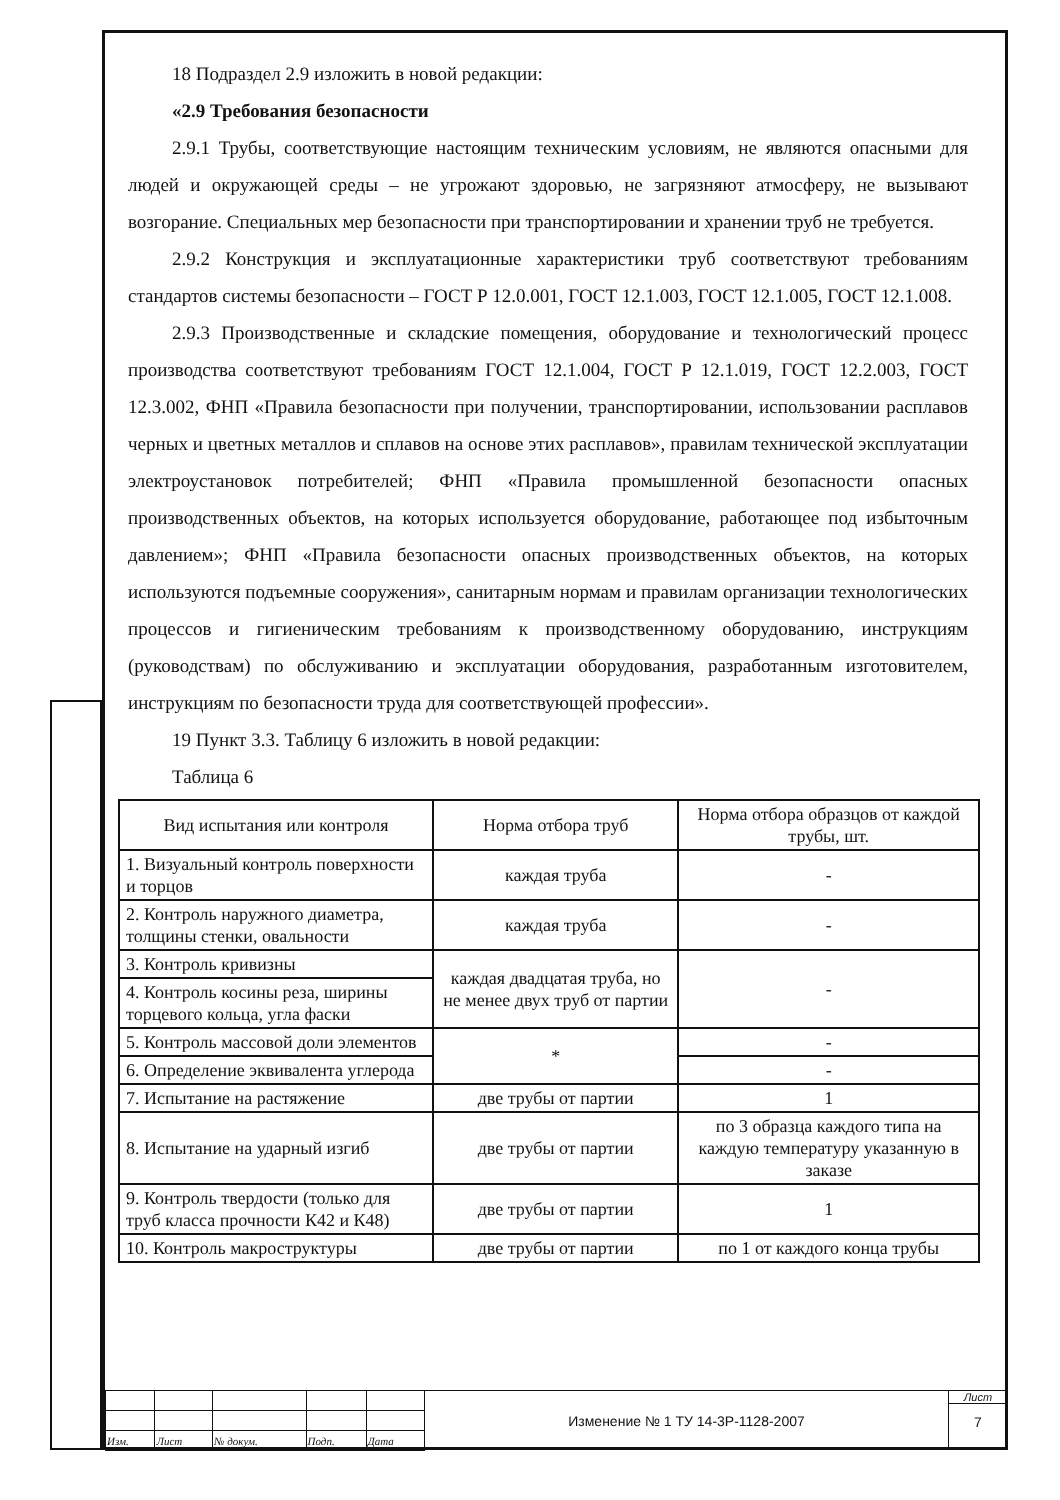18 Подраздел 2.9 изложить в новой редакции:
«2.9 Требования безопасности
2.9.1 Трубы, соответствующие настоящим техническим условиям, не являются опасными для людей и окружающей среды – не угрожают здоровью, не загрязняют атмосферу, не вызывают возгорание. Специальных мер безопасности при транспортировании и хранении труб не требуется.
2.9.2 Конструкция и эксплуатационные характеристики труб соответствуют требованиям стандартов системы безопасности – ГОСТ Р 12.0.001, ГОСТ 12.1.003, ГОСТ 12.1.005, ГОСТ 12.1.008.
2.9.3 Производственные и складские помещения, оборудование и технологический процесс производства соответствуют требованиям ГОСТ 12.1.004, ГОСТ Р 12.1.019, ГОСТ 12.2.003, ГОСТ 12.3.002, ФНП «Правила безопасности при получении, транспортировании, использовании расплавов черных и цветных металлов и сплавов на основе этих расплавов», правилам технической эксплуатации электроустановок потребителей; ФНП «Правила промышленной безопасности опасных производственных объектов, на которых используется оборудование, работающее под избыточным давлением»; ФНП «Правила безопасности опасных производственных объектов, на которых используются подъемные сооружения», санитарным нормам и правилам организации технологических процессов и гигиеническим требованиям к производственному оборудованию, инструкциям (руководствам) по обслуживанию и эксплуатации оборудования, разработанным изготовителем, инструкциям по безопасности труда для соответствующей профессии».
19 Пункт 3.3. Таблицу 6 изложить в новой редакции:
Таблица 6
| Вид испытания или контроля | Норма отбора труб | Норма отбора образцов от каждой трубы, шт. |
| --- | --- | --- |
| 1. Визуальный контроль поверхности и торцов | каждая труба | - |
| 2. Контроль наружного диаметра, толщины стенки, овальности | каждая труба | - |
| 3. Контроль кривизны | каждая двадцатая труба, но не менее двух труб от партии | - |
| 4. Контроль косины реза, ширины торцевого кольца, угла фаски | | |
| 5. Контроль массовой доли элементов | * | - |
| 6. Определение эквивалента углерода | | - |
| 7. Испытание на растяжение | две трубы от партии | 1 |
| 8. Испытание на ударный изгиб | две трубы от партии | по 3 образца каждого типа на каждую температуру указанную в заказе |
| 9. Контроль твердости (только для труб класса прочности К42 и К48) | две трубы от партии | 1 |
| 10. Контроль макроструктуры | две трубы от партии | по 1 от каждого конца трубы |
| Изм. | Лист | № докум. | Подп. | Дата |
Изменение № 1 ТУ 14-3Р-1128-2007
Лист
7